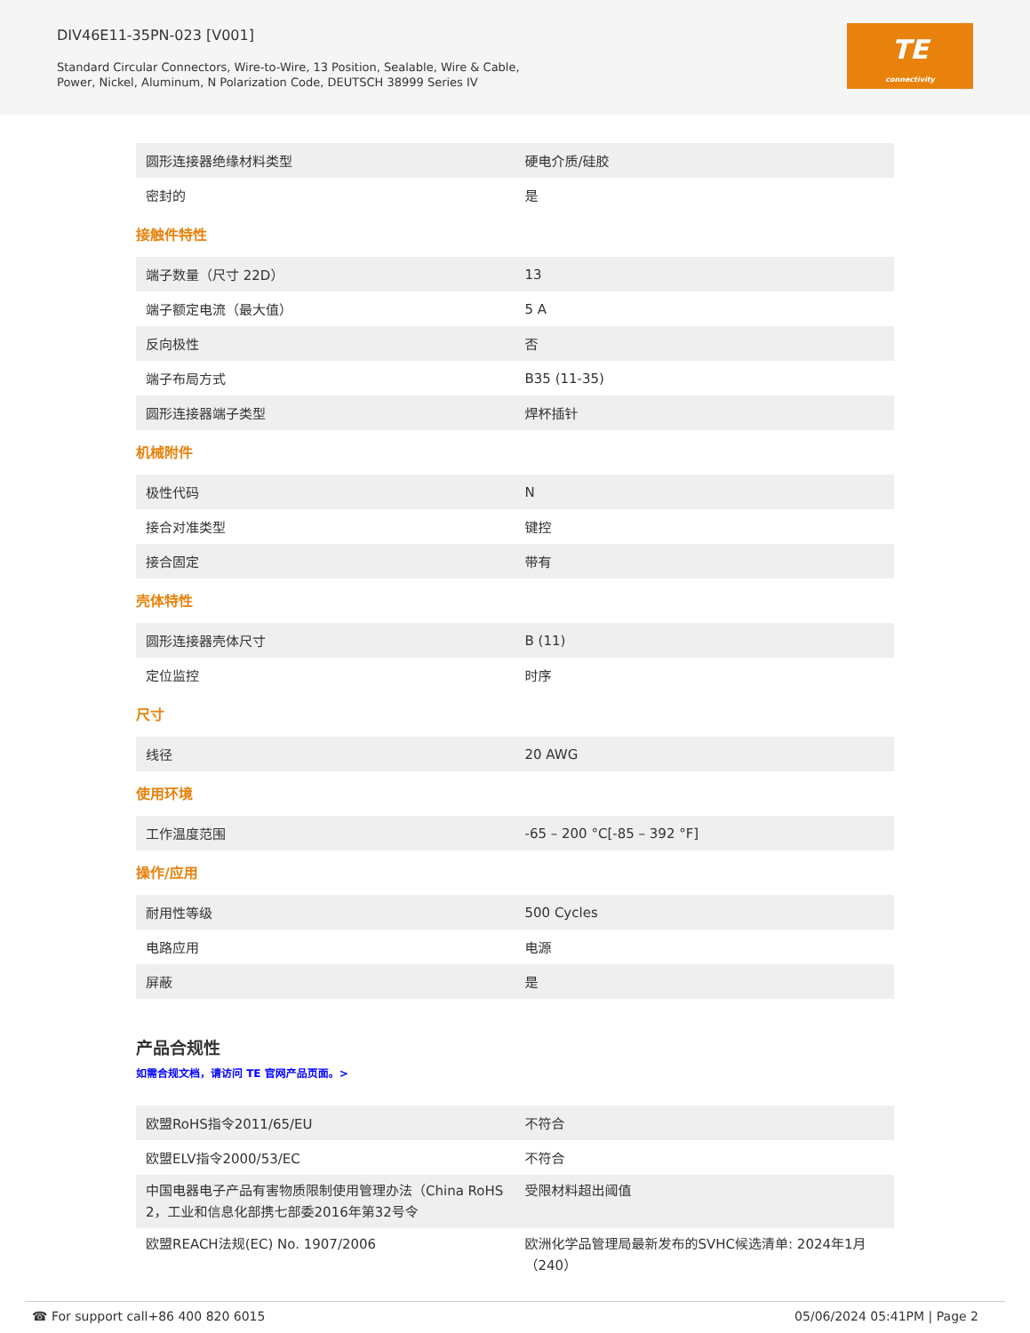DIV46E11-35PN-023 [V001]
Standard Circular Connectors, Wire-to-Wire, 13 Position, Sealable, Wire & Cable,
Power, Nickel, Aluminum, N Polarization Code, DEUTSCH 38999 Series IV
TE
connectivity
| 圆形连接器绝缘材料类型 | 硬电介质/硅胶 |
| 密封的 | 是 |
接触件特性
| 端子数量（尺寸 22D） | 13 |
| 端子额定电流（最大值） | 5 A |
| 反向极性 | 否 |
| 端子布局方式 | B35 (11-35) |
| 圆形连接器端子类型 | 焊杯插针 |
机械附件
| 极性代码 | N |
| 接合对准类型 | 键控 |
| 接合固定 | 带有 |
壳体特性
| 圆形连接器壳体尺寸 | B (11) |
| 定位监控 | 时序 |
尺寸
| 线径 | 20 AWG |
使用环境
| 工作温度范围 | -65 – 200 °C[-85 – 392 °F] |
操作/应用
| 耐用性等级 | 500 Cycles |
| 电路应用 | 电源 |
| 屏蔽 | 是 |
产品合规性
如需合规文档，请访问 TE 官网产品页面。>
| 欧盟RoHS指令2011/65/EU | 不符合 |
| 欧盟ELV指令2000/53/EC | 不符合 |
| 中国电器电子产品有害物质限制使用管理办法（China RoHS 2，工业和信息化部携七部委2016年第32号令 | 受限材料超出阈值 |
| 欧盟REACH法规(EC) No. 1907/2006 | 欧洲化学品管理局最新发布的SVHC候选清单: 2024年1月（240） |
☎ For support call+86 400 820 6015 05/06/2024 05:41PM | Page 2